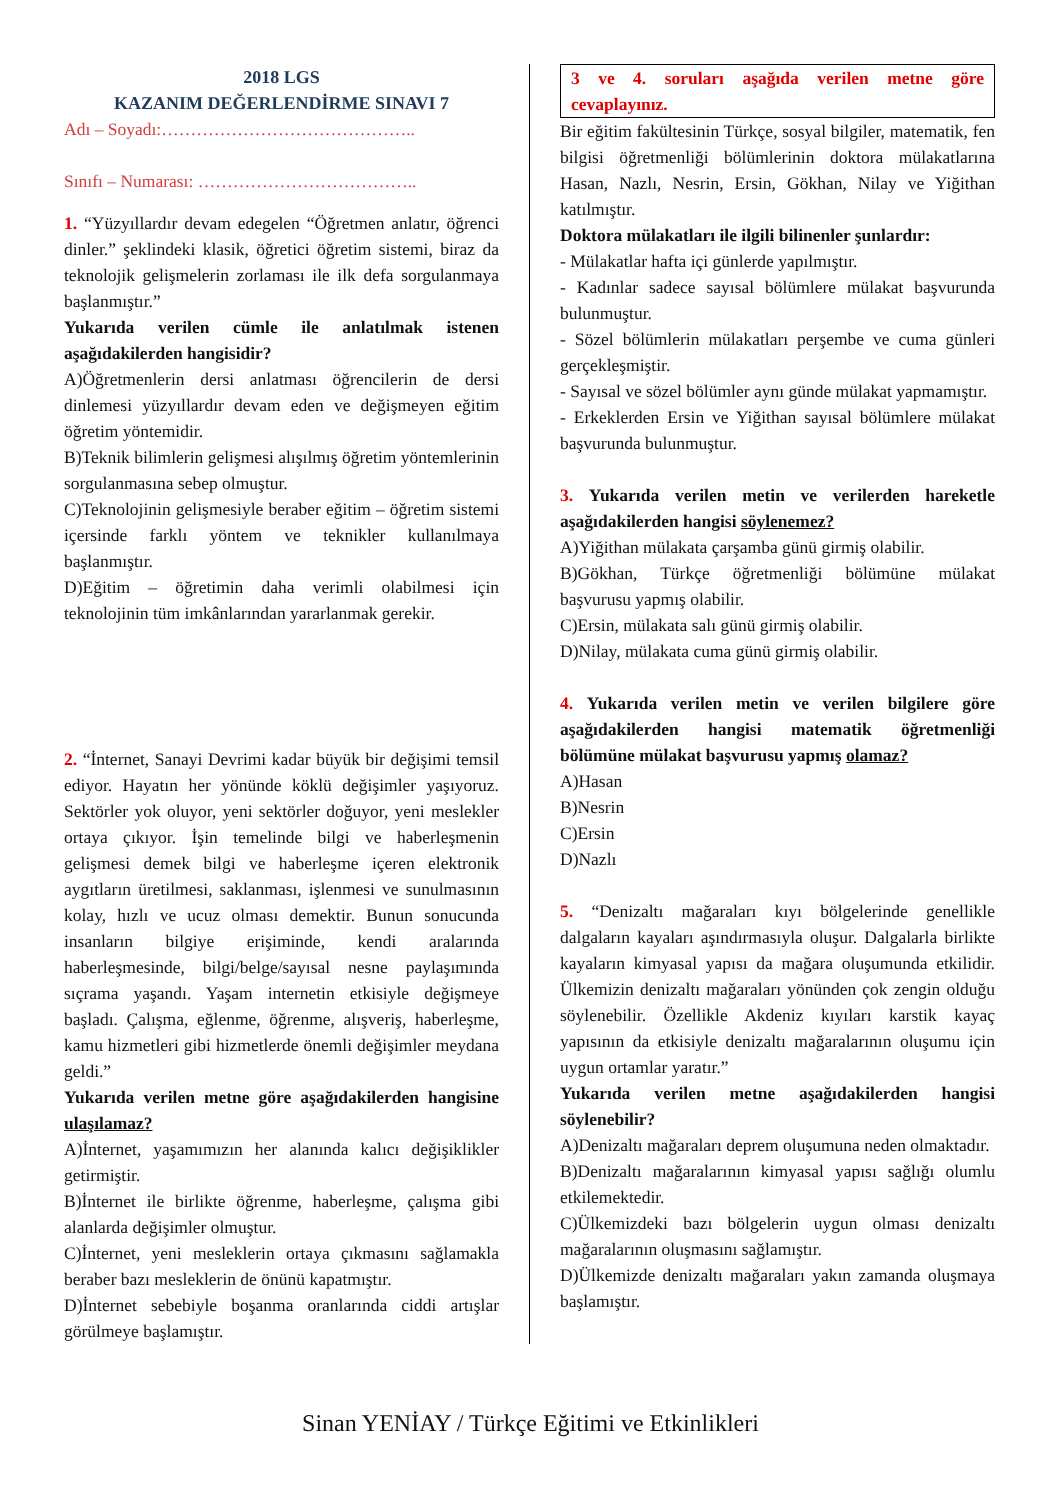2018 LGS
KAZANIM DEĞERLENDİRME SINAVI 7
Adı – Soyadı:……………………………………..
Sınıfı – Numarası: ………………………………..
1. “Yüzyıllardır devam edegelen “Öğretmen anlatır, öğrenci dinler.” şeklindeki klasik, öğretici öğretim sistemi, biraz da teknolojik gelişmelerin zorlaması ile ilk defa sorgulanmaya başlanmıştır.”
Yukarıda verilen cümle ile anlatılmak istenen aşağıdakilerden hangisidir?
A)Öğretmenlerin dersi anlatması öğrencilerin de dersi dinlemesi yüzyıllardır devam eden ve değişmeyen eğitim öğretim yöntemidir.
B)Teknik bilimlerin gelişmesi alışılmış öğretim yöntemlerinin sorgulanmasına sebep olmuştur.
C)Teknolojinin gelişmesiyle beraber eğitim – öğretim sistemi içersinde farklı yöntem ve teknikler kullanılmaya başlanmıştır.
D)Eğitim – öğretimin daha verimli olabilmesi için teknolojinin tüm imkânlarından yararlanmak gerekir.
2. “İnternet, Sanayi Devrimi kadar büyük bir değişimi temsil ediyor. Hayatın her yönünde köklü değişimler yaşıyoruz. Sektörler yok oluyor, yeni sektörler doğuyor, yeni meslekler ortaya çıkıyor. İşin temelinde bilgi ve haberleşmenin gelişmesi demek bilgi ve haberleşme içeren elektronik aygıtların üretilmesi, saklanması, işlenmesi ve sunulmasının kolay, hızlı ve ucuz olması demektir. Bunun sonucunda insanların bilgiye erişiminde, kendi aralarında haberleşmesinde, bilgi/belge/sayısal nesne paylaşımında sıçrama yaşandı. Yaşam internetin etkisiyle değişmeye başladı. Çalışma, eğlenme, öğrenme, alışveriş, haberleşme, kamu hizmetleri gibi hizmetlerde önemli değişimler meydana geldi.”
Yukarıda verilen metne göre aşağıdakilerden hangisine ulaşılamaz?
A)İnternet, yaşamımızın her alanında kalıcı değişiklikler getirmiştir.
B)İnternet ile birlikte öğrenme, haberleşme, çalışma gibi alanlarda değişimler olmuştur.
C)İnternet, yeni mesleklerin ortaya çıkmasını sağlamakla beraber bazı mesleklerin de önünü kapatmıştır.
D)İnternet sebebiyle boşanma oranlarında ciddi artışlar görülmeye başlamıştır.
3 ve 4. soruları aşağıda verilen metne göre cevaplayınız.
Bir eğitim fakültesinin Türkçe, sosyal bilgiler, matematik, fen bilgisi öğretmenliği bölümlerinin doktora mülakatlarına Hasan, Nazlı, Nesrin, Ersin, Gökhan, Nilay ve Yiğithan katılmıştır.
Doktora mülakatları ile ilgili bilinenler şunlardır:
- Mülakatlar hafta içi günlerde yapılmıştır.
- Kadınlar sadece sayısal bölümlere mülakat başvurunda bulunmuştur.
- Sözel bölümlerin mülakatları perşembe ve cuma günleri gerçekleşmiştir.
- Sayısal ve sözel bölümler aynı günde mülakat yapmamıştır.
- Erkeklerden Ersin ve Yiğithan sayısal bölümlere mülakat başvurunda bulunmuştur.
3. Yukarıda verilen metin ve verilerden hareketle aşağıdakilerden hangisi söylenemez?
A)Yiğithan mülakata çarşamba günü girmiş olabilir.
B)Gökhan, Türkçe öğretmenliği bölümüne mülakat başvurusu yapmış olabilir.
C)Ersin, mülakata salı günü girmiş olabilir.
D)Nilay, mülakata cuma günü girmiş olabilir.
4. Yukarıda verilen metin ve verilen bilgilere göre aşağıdakilerden hangisi matematik öğretmenliği bölümüne mülakat başvurusu yapmış olamaz?
A)Hasan
B)Nesrin
C)Ersin
D)Nazlı
5. “Denizaltı mağaraları kıyı bölgelerinde genellikle dalgaların kayaları aşındırmasıyla oluşur. Dalgalarla birlikte kayaların kimyasal yapısı da mağara oluşumunda etkilidir. Ülkemizin denizaltı mağaraları yönünden çok zengin olduğu söylenebilir. Özellikle Akdeniz kıyıları karstik kayaç yapısının da etkisiyle denizaltı mağaralarının oluşumu için uygun ortamlar yaratır.”
Yukarıda verilen metne aşağıdakilerden hangisi söylenebilir?
A)Denizaltı mağaraları deprem oluşumuna neden olmaktadır.
B)Denizaltı mağaralarının kimyasal yapısı sağlığı olumlu etkilemektedir.
C)Ülkemizdeki bazı bölgelerin uygun olması denizaltı mağaralarının oluşmasını sağlamıştır.
D)Ülkemizde denizaltı mağaraları yakın zamanda oluşmaya başlamıştır.
Sinan YENİAY / Türkçe Eğitimi ve Etkinlikleri